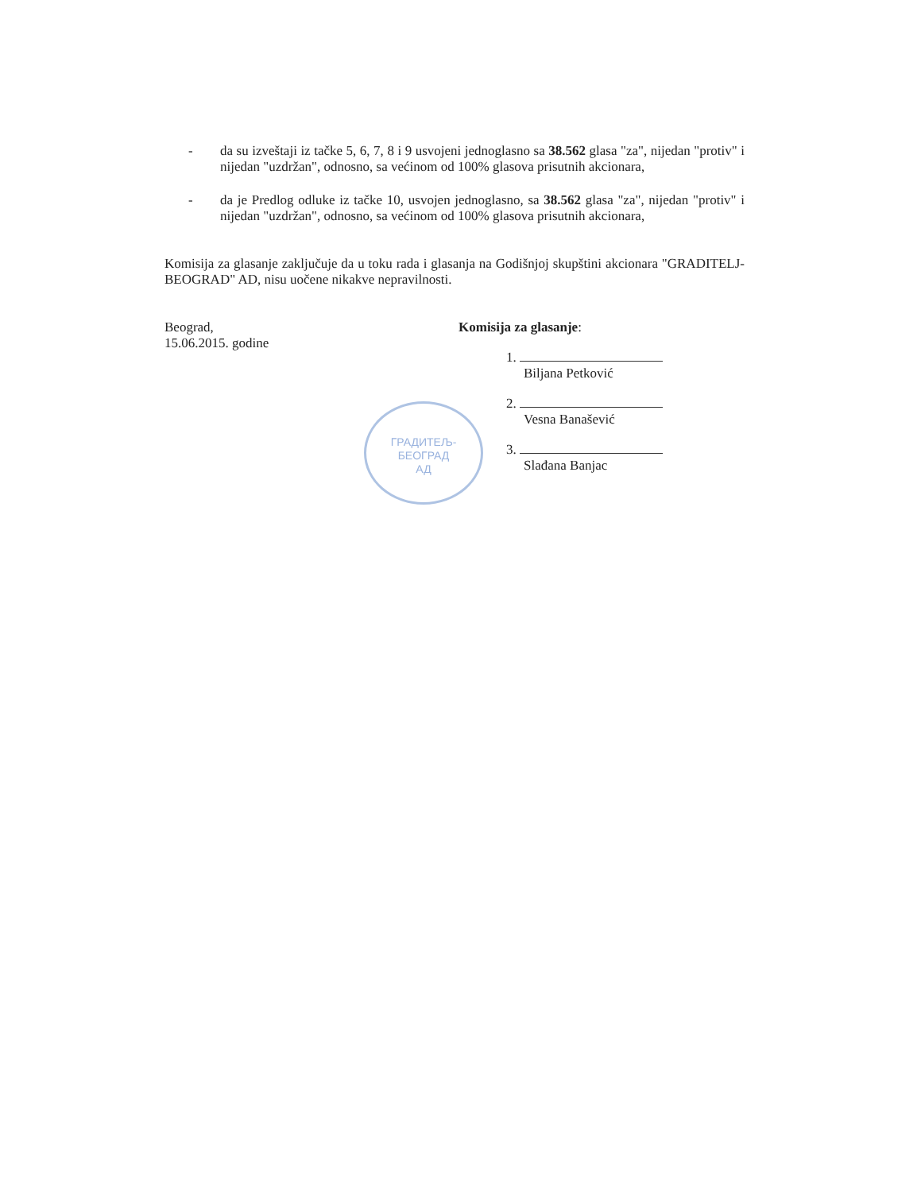- da su izveštaji iz tačke 5, 6, 7, 8 i 9 usvojeni jednoglasno sa 38.562 glasa "za", nijedan "protiv" i nijedan "uzdržan", odnosno, sa većinom od 100% glasova prisutnih akcionara,
- da je Predlog odluke iz tačke 10, usvojen jednoglasno, sa 38.562 glasa "za", nijedan "protiv" i nijedan "uzdržan", odnosno, sa većinom od 100% glasova prisutnih akcionara,
Komisija za glasanje zaključuje da u toku rada i glasanja na Godišnjoj skupštini akcionara "GRADITELJ-BEOGRAD" AD, nisu uočene nikakve nepravilnosti.
Beograd,
15.06.2015. godine
Komisija za glasanje:
1.
Biljana Petković
2.
Vesna Banašević
3.
Slađana Banjac
ГРАДИТЕЉ-
БЕОГРАД
АД